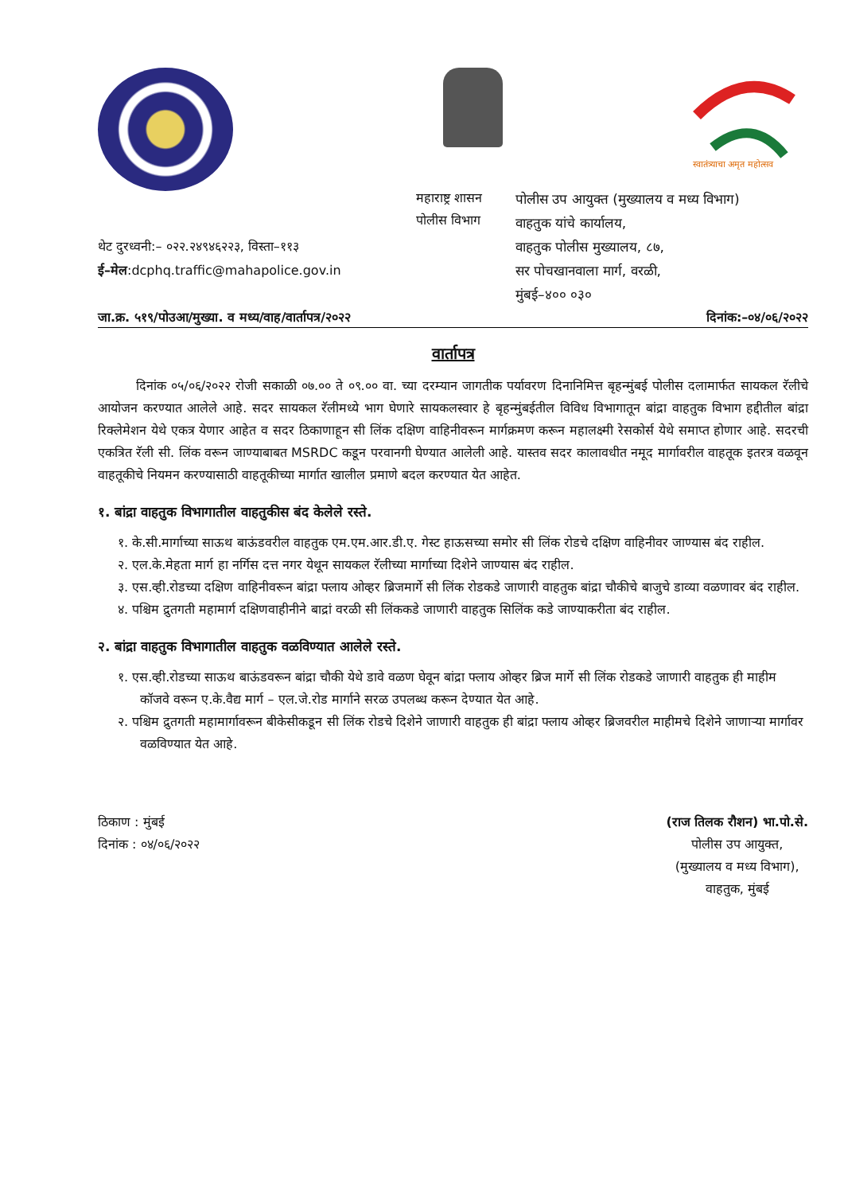स्वातंत्र्याचा अमृत महोत्सव
थेट दुरध्वनी:– ०२२.२४९४६२२३, विस्ता–११३
ई–मेल:dcphq.traffic@mahapolice.gov.in
महाराष्ट्र शासन
पोलीस विभाग
पोलीस उप आयुक्त (मुख्यालय व मध्य विभाग)
वाहतुक यांचे कार्यालय,
वाहतुक पोलीस मुख्यालय, ८७,
सर पोचखानवाला मार्ग, वरळी,
मुंबई–४०० ०३०
जा.क्र. ५१९/पोउआ/मुख्या. व मध्य/वाह/वार्तापत्र/२०२२ दिनांक:–०४/०६/२०२२
वार्तापत्र
   दिनांक ०५/०६/२०२२ रोजी सकाळी ०७.०० ते ०९.०० वा. च्या दरम्यान जागतीक पर्यावरण दिनानिमित्त बृहन्मुंबई पोलीस दलामार्फत सायकल रॅलीचे आयोजन करण्यात आलेले आहे. सदर सायकल रॅलीमध्ये भाग घेणारे सायकलस्वार हे बृहन्मुंबईतील विविध विभागातून बांद्रा वाहतुक विभाग हद्दीतील बांद्रा रिक्लेमेशन येथे एकत्र येणार आहेत व सदर ठिकाणाहून सी लिंक दक्षिण वाहिनीवरून मार्गक्रमण करून महालक्ष्मी रेसकोर्स येथे समाप्त होणार आहे. सदरची एकत्रित रॅली सी. लिंक वरून जाण्याबाबत MSRDC कडून परवानगी घेण्यात आलेली आहे. यास्तव सदर कालावधीत नमूद मार्गावरील वाहतूक इतरत्र वळवून वाहतूकीचे नियमन करण्यासाठी वाहतूकीच्या मार्गात खालील प्रमाणे बदल करण्यात येत आहेत.
१. बांद्रा वाहतुक विभागातील वाहतुकीस बंद केलेले रस्ते.
१. के.सी.मार्गाच्या साऊथ बाऊंडवरील वाहतुक एम.एम.आर.डी.ए. गेस्ट हाऊसच्या समोर सी लिंक रोडचे दक्षिण वाहिनीवर जाण्यास बंद राहील.
२. एल.के.मेहता मार्ग हा नर्गिस दत्त नगर येथून सायकल रॅलीच्या मार्गाच्या दिशेने जाण्यास बंद राहील.
३. एस.व्ही.रोडच्या दक्षिण वाहिनीवरून बांद्रा फ्लाय ओव्हर ब्रिजमार्गे सी लिंक रोडकडे जाणारी वाहतुक बांद्रा चौकीचे बाजुचे डाव्या वळणावर बंद राहील.
४. पश्चिम द्रुतगती महामार्ग दक्षिणवाहीनीने बाद्रां वरळी सी लिंककडे जाणारी वाहतुक सिलिंक कडे जाण्याकरीता बंद राहील.
२. बांद्रा वाहतुक विभागातील वाहतुक वळविण्यात आलेले रस्ते.
१. एस.व्ही.रोडच्या साऊथ बाऊंडवरून बांद्रा चौकी येथे डावे वळण घेवून बांद्रा फ्लाय ओव्हर ब्रिज मार्गे सी लिंक रोडकडे जाणारी वाहतुक ही माहीम कॉजवे वरून ए.के.वैद्य मार्ग – एल.जे.रोड मार्गाने सरळ उपलब्ध करून देण्यात येत आहे.
२. पश्चिम द्रुतगती महामार्गावरून बीकेसीकडून सी लिंक रोडचे दिशेने जाणारी वाहतुक ही बांद्रा फ्लाय ओव्हर ब्रिजवरील माहीमचे दिशेने जाणाऱ्या मार्गावर वळविण्यात येत आहे.
ठिकाण : मुंबई
दिनांक : ०४/०६/२०२२
(राज तिलक रौशन) भा.पो.से.
पोलीस उप आयुक्त,
(मुख्यालय व मध्य विभाग),
वाहतुक, मुंबई